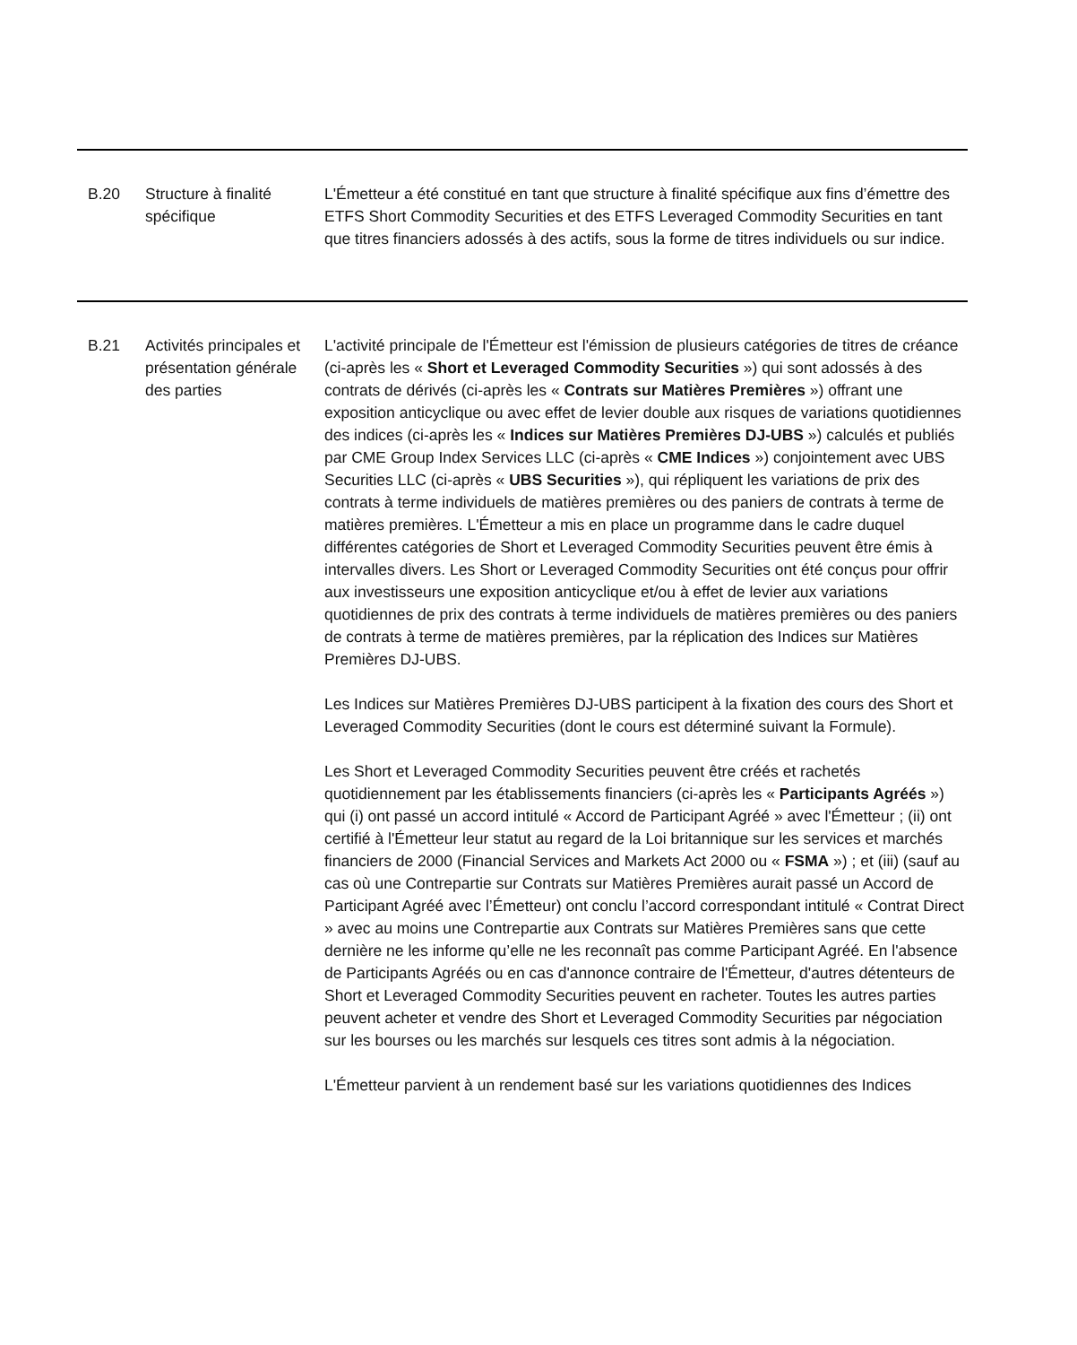| B.20 | Structure à finalité spécifique | L'Émetteur a été constitué en tant que structure à finalité spécifique aux fins d’émettre des ETFS Short Commodity Securities et des ETFS Leveraged Commodity Securities en tant que titres financiers adossés à des actifs, sous la forme de titres individuels ou sur indice. |
| B.21 | Activités principales et présentation générale des parties | L'activité principale de l'Émetteur est l'émission de plusieurs catégories de titres de créance (ci-après les « Short et Leveraged Commodity Securities ») qui sont adossés à des contrats de dérivés (ci-après les « Contrats sur Matières Premières ») offrant une exposition anticyclique ou avec effet de levier double aux risques de variations quotidiennes des indices (ci-après les « Indices sur Matières Premières DJ-UBS ») calculés et publiés par CME Group Index Services LLC (ci-après « CME Indices ») conjointement avec UBS Securities LLC (ci-après « UBS Securities »), qui répliquent les variations de prix des contrats à terme individuels de matières premières ou des paniers de contrats à terme de matières premières. L'Émetteur a mis en place un programme dans le cadre duquel différentes catégories de Short et Leveraged Commodity Securities peuvent être émis à intervalles divers. Les Short or Leveraged Commodity Securities ont été conçus pour offrir aux investisseurs une exposition anticyclique et/ou à effet de levier aux variations quotidiennes de prix des contrats à terme individuels de matières premières ou des paniers de contrats à terme de matières premières, par la réplication des Indices sur Matières Premières DJ-UBS. Les Indices sur Matières Premières DJ-UBS participent à la fixation des cours des Short et Leveraged Commodity Securities (dont le cours est déterminé suivant la Formule). Les Short et Leveraged Commodity Securities peuvent être créés et rachetés quotidiennement par les établissements financiers (ci-après les « Participants Agréés ») qui (i) ont passé un accord intitulé « Accord de Participant Agréé » avec l'Émetteur ; (ii) ont certifié à l'Émetteur leur statut au regard de la Loi britannique sur les services et marchés financiers de 2000 (Financial Services and Markets Act 2000 ou « FSMA ») ; et (iii) (sauf au cas où une Contrepartie sur Contrats sur Matières Premières aurait passé un Accord de Participant Agréé avec l’Émetteur) ont conclu l’accord correspondant intitulé « Contrat Direct » avec au moins une Contrepartie aux Contrats sur Matières Premières sans que cette dernière ne les informe qu’elle ne les reconnaît pas comme Participant Agréé. En l'absence de Participants Agréés ou en cas d'annonce contraire de l'Émetteur, d'autres détenteurs de Short et Leveraged Commodity Securities peuvent en racheter. Toutes les autres parties peuvent acheter et vendre des Short et Leveraged Commodity Securities par négociation sur les bourses ou les marchés sur lesquels ces titres sont admis à la négociation. L'Émetteur parvient à un rendement basé sur les variations quotidiennes des Indices |